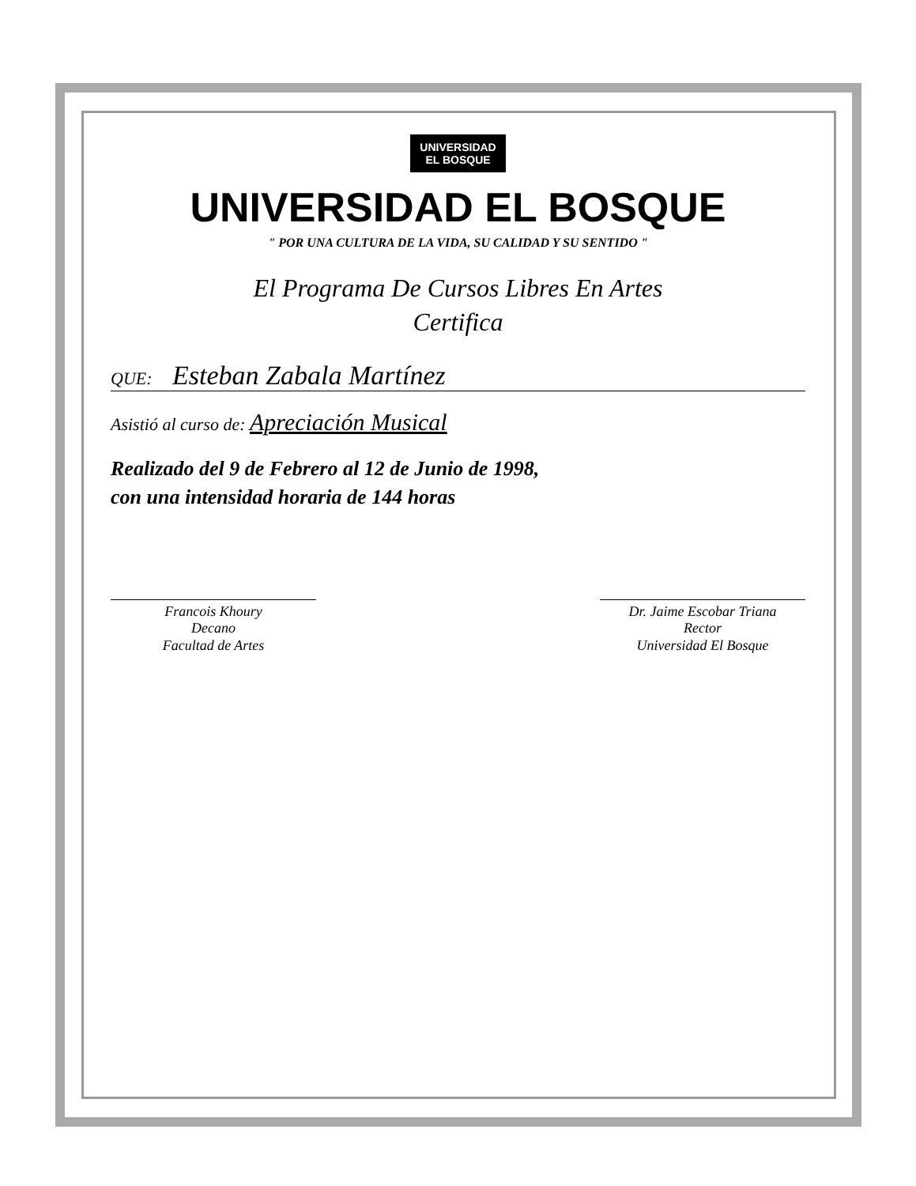UNIVERSIDAD
EL BOSQUE
UNIVERSIDAD EL BOSQUE
" POR UNA CULTURA DE LA VIDA, SU CALIDAD Y SU SENTIDO "
El Programa De Cursos Libres En Artes
Certifica
QUE: Esteban Zabala Martínez
Asistió al curso de: Apreciación Musical
Realizado del 9 de Febrero al 12 de Junio de 1998,
con una intensidad horaria de 144 horas
Francois Khoury
Decano
Facultad de Artes
Dr. Jaime Escobar Triana
Rector
Universidad El Bosque